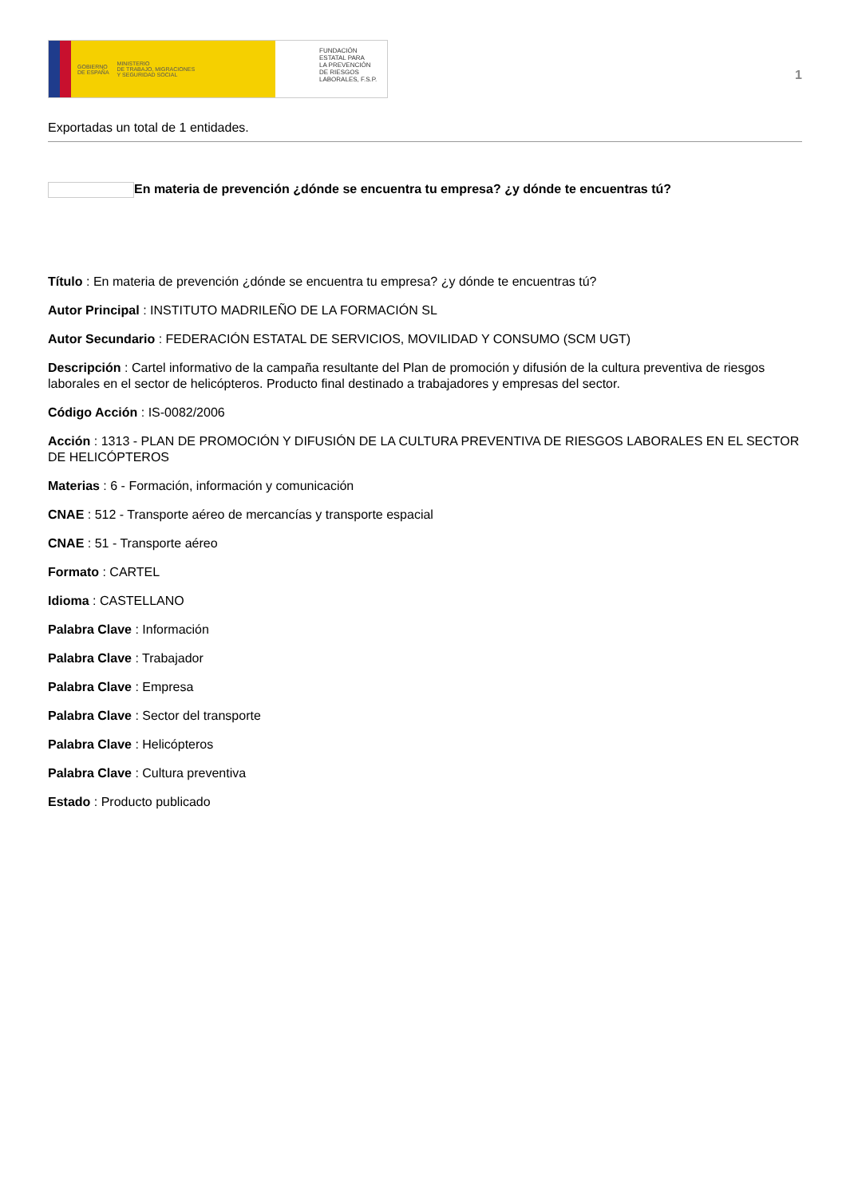GOBIERNO
DE ESPAÑA MINISTERIO
DE TRABAJO, MIGRACIONES
Y SEGURIDAD SOCIAL
FUNDACIÓN
ESTATAL PARA
LA PREVENCIÓN
DE RIESGOS
LABORALES, F.S.P.
1
Exportadas un total de 1 entidades.
En materia de prevención ¿dónde se encuentra tu empresa? ¿y dónde te encuentras tú?
Título : En materia de prevención ¿dónde se encuentra tu empresa? ¿y dónde te encuentras tú?
Autor Principal : INSTITUTO MADRILEÑO DE LA FORMACIÓN SL
Autor Secundario : FEDERACIÓN ESTATAL DE SERVICIOS, MOVILIDAD Y CONSUMO (SCM UGT)
Descripción : Cartel informativo de la campaña resultante del Plan de promoción y difusión de la cultura preventiva de riesgos laborales en el sector de helicópteros. Producto final destinado a trabajadores y empresas del sector.
Código Acción : IS-0082/2006
Acción : 1313 - PLAN DE PROMOCIÓN Y DIFUSIÓN DE LA CULTURA PREVENTIVA DE RIESGOS LABORALES EN EL SECTOR DE HELICÓPTEROS
Materias : 6 - Formación, información y comunicación
CNAE : 512 - Transporte aéreo de mercancías y transporte espacial
CNAE : 51 - Transporte aéreo
Formato : CARTEL
Idioma : CASTELLANO
Palabra Clave : Información
Palabra Clave : Trabajador
Palabra Clave : Empresa
Palabra Clave : Sector del transporte
Palabra Clave : Helicópteros
Palabra Clave : Cultura preventiva
Estado : Producto publicado